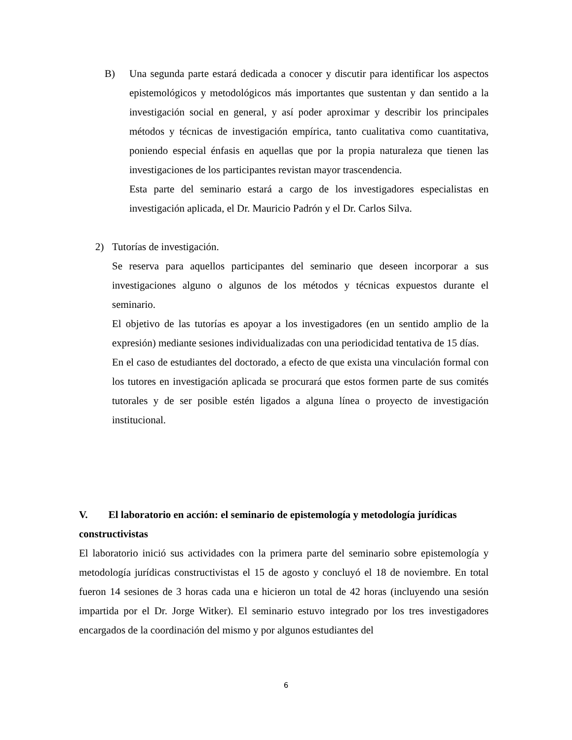B) Una segunda parte estará dedicada a conocer y discutir para identificar los aspectos epistemológicos y metodológicos más importantes que sustentan y dan sentido a la investigación social en general, y así poder aproximar y describir los principales métodos y técnicas de investigación empírica, tanto cualitativa como cuantitativa, poniendo especial énfasis en aquellas que por la propia naturaleza que tienen las investigaciones de los participantes revistan mayor trascendencia.
Esta parte del seminario estará a cargo de los investigadores especialistas en investigación aplicada, el Dr. Mauricio Padrón y el Dr. Carlos Silva.
2) Tutorías de investigación.
Se reserva para aquellos participantes del seminario que deseen incorporar a sus investigaciones alguno o algunos de los métodos y técnicas expuestos durante el seminario.
El objetivo de las tutorías es apoyar a los investigadores (en un sentido amplio de la expresión) mediante sesiones individualizadas con una periodicidad tentativa de 15 días.
En el caso de estudiantes del doctorado, a efecto de que exista una vinculación formal con los tutores en investigación aplicada se procurará que estos formen parte de sus comités tutorales y de ser posible estén ligados a alguna línea o proyecto de investigación institucional.
V. El laboratorio en acción: el seminario de epistemología y metodología jurídicas constructivistas
El laboratorio inició sus actividades con la primera parte del seminario sobre epistemología y metodología jurídicas constructivistas el 15 de agosto y concluyó el 18 de noviembre. En total fueron 14 sesiones de 3 horas cada una e hicieron un total de 42 horas (incluyendo una sesión impartida por el Dr. Jorge Witker). El seminario estuvo integrado por los tres investigadores encargados de la coordinación del mismo y por algunos estudiantes del
6